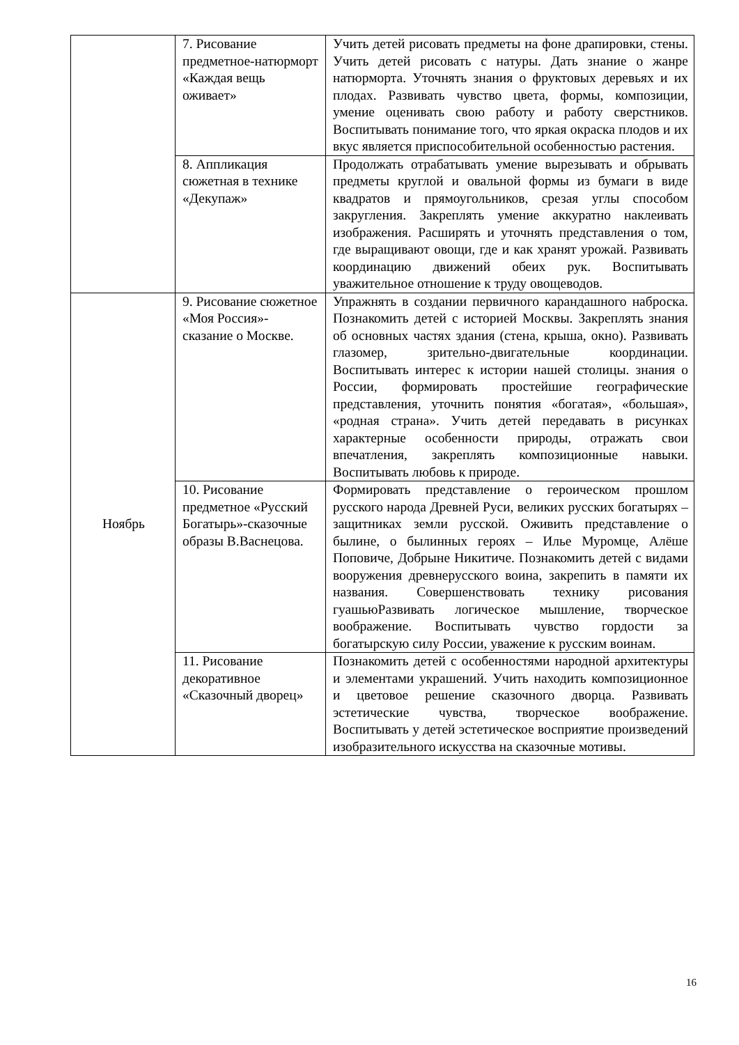| | 7. Рисование предметное-натюрморт «Каждая вещь оживает» | Учить детей рисовать предметы на фоне драпировки, стены. Учить детей рисовать с натуры. Дать знание о жанре натюрморта. Уточнять знания о фруктовых деревьях и их плодах. Развивать чувство цвета, формы, композиции, умение оценивать свою работу и работу сверстников. Воспитывать понимание того, что яркая окраска плодов и их вкус является приспособительной особенностью растения. |
| | 8. Аппликация сюжетная в технике «Декупаж» | Продолжать отрабатывать умение вырезывать и обрывать предметы круглой и овальной формы из бумаги в виде квадратов и прямоугольников, срезая углы способом закругления. Закреплять умение аккуратно наклеивать изображения. Расширять и уточнять представления о том, где выращивают овощи, где и как хранят урожай. Развивать координацию движений обеих рук. Воспитывать уважительное отношение к труду овощеводов. |
| Ноябрь | 9. Рисование сюжетное «Моя Россия»- сказание о Москве. | Упражнять в создании первичного карандашного наброска. Познакомить детей с историей Москвы. Закреплять знания об основных частях здания (стена, крыша, окно). Развивать глазомер, зрительно-двигательные координации. Воспитывать интерес к истории нашей столицы. знания о России, формировать простейшие географические представления, уточнить понятия «богатая», «большая», «родная страна». Учить детей передавать в рисунках характерные особенности природы, отражать свои впечатления, закреплять композиционные навыки. Воспитывать любовь к природе. |
| | 10. Рисование предметное «Русский Богатырь»-сказочные образы В.Васнецова. | Формировать представление о героическом прошлом русского народа Древней Руси, великих русских богатырях – защитниках земли русской. Оживить представление о былине, о былинных героях – Илье Муромце, Алёше Поповиче, Добрыне Никитиче. Познакомить детей с видами вооружения древнерусского воина, закрепить в памяти их названия. Совершенствовать технику рисования гуашьюРазвивать логическое мышление, творческое воображение. Воспитывать чувство гордости за богатырскую силу России, уважение к русским воинам. |
| | 11. Рисование декоративное «Сказочный дворец» | Познакомить детей с особенностями народной архитектуры и элементами украшений. Учить находить композиционное и цветовое решение сказочного дворца. Развивать эстетические чувства, творческое воображение. Воспитывать у детей эстетическое восприятие произведений изобразительного искусства на сказочные мотивы. |
16